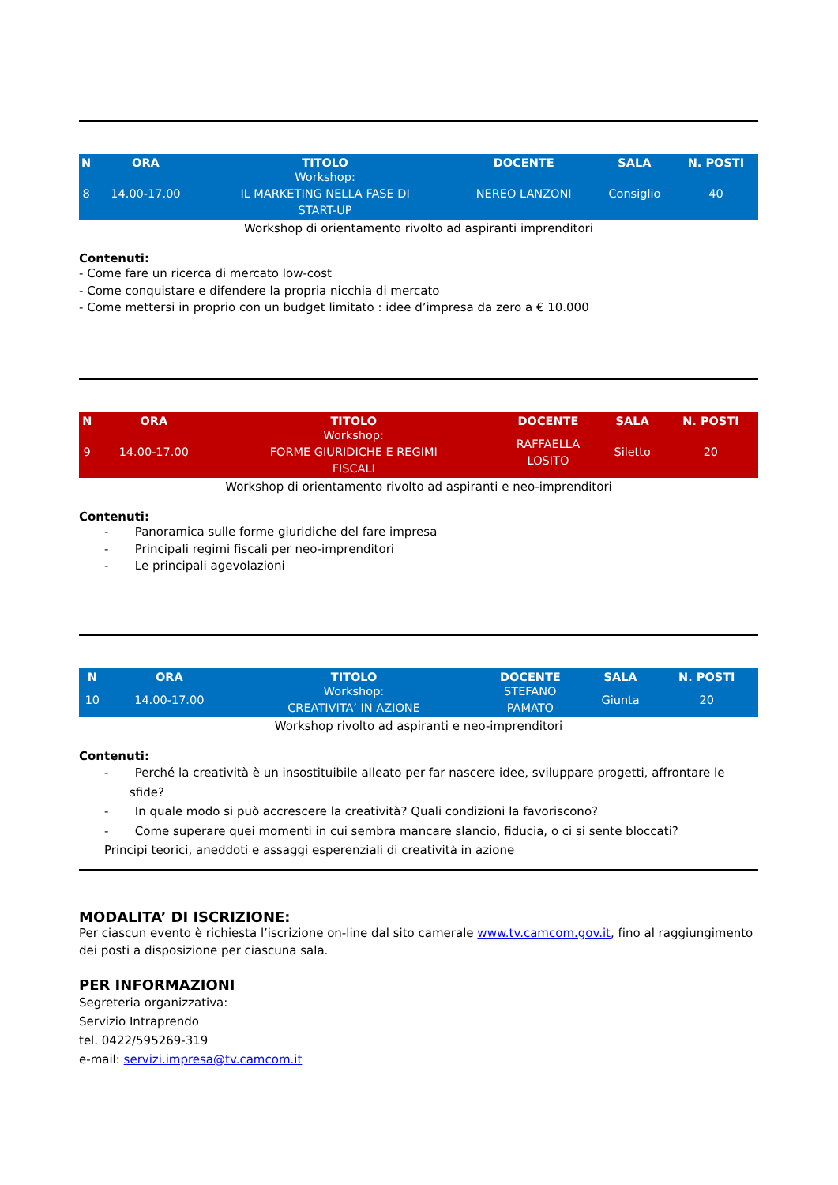| N | ORA | TITOLO | DOCENTE | SALA | N. POSTI |
| --- | --- | --- | --- | --- | --- |
| 8 | 14.00-17.00 | Workshop: IL MARKETING NELLA FASE DI START-UP | NEREO LANZONI | Consiglio | 40 |
Workshop di orientamento rivolto ad aspiranti imprenditori
Contenuti:
- Come fare un ricerca di mercato low-cost
- Come conquistare e difendere la propria nicchia di mercato
- Come mettersi in proprio con un budget limitato : idee d’impresa da zero a € 10.000
| N | ORA | TITOLO | DOCENTE | SALA | N. POSTI |
| --- | --- | --- | --- | --- | --- |
| 9 | 14.00-17.00 | Workshop: FORME GIURIDICHE E REGIMI FISCALI | RAFFAELLA LOSITO | Siletto | 20 |
Workshop di orientamento rivolto ad aspiranti e neo-imprenditori
Contenuti:
- Panoramica sulle forme giuridiche del fare impresa
- Principali regimi fiscali per neo-imprenditori
- Le principali agevolazioni
| N | ORA | TITOLO | DOCENTE | SALA | N. POSTI |
| --- | --- | --- | --- | --- | --- |
| 10 | 14.00-17.00 | Workshop: CREATIVITA’ IN AZIONE | STEFANO PAMATO | Giunta | 20 |
Workshop rivolto ad aspiranti e neo-imprenditori
Contenuti:
- Perché la creatività è un insostituibile alleato per far nascere idee, sviluppare progetti, affrontare le sfide?
- In quale modo si può accrescere la creatività? Quali condizioni la favoriscono?
- Come superare quei momenti in cui sembra mancare slancio, fiducia, o ci si sente bloccati?
Principi teorici, aneddoti e assaggi esperenziali di creatività in azione
MODALITA’ DI ISCRIZIONE:
Per ciascun evento è richiesta l’iscrizione on-line dal sito camerale www.tv.camcom.gov.it, fino al raggiungimento dei posti a disposizione per ciascuna sala.
PER INFORMAZIONI
Segreteria organizzativa:
Servizio Intraprendo
tel. 0422/595269-319
e-mail: servizi.impresa@tv.camcom.it